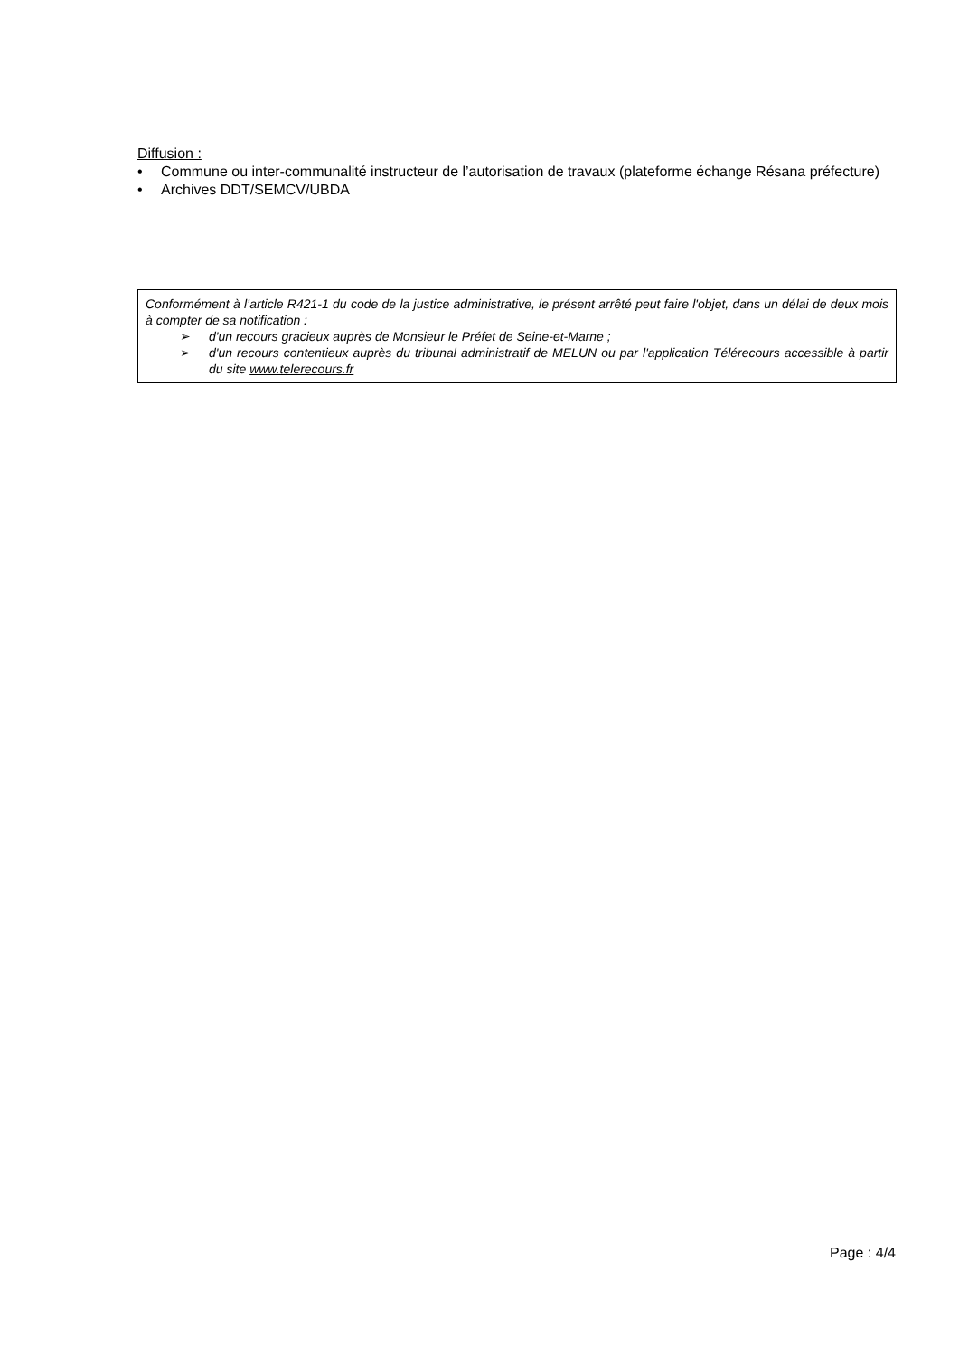Diffusion :
• Commune ou inter-communalité instructeur de l’autorisation de travaux (plateforme échange Résana préfecture)
• Archives DDT/SEMCV/UBDA
Conformément à l’article R421-1 du code de la justice administrative, le présent arrêté peut faire l'objet, dans un délai de deux mois à compter de sa notification :
➢ d'un recours gracieux auprès de Monsieur le Préfet de Seine-et-Marne ;
➢ d'un recours contentieux auprès du tribunal administratif de MELUN ou par l'application Télérecours accessible à partir du site www.telerecours.fr
Page : 4/4